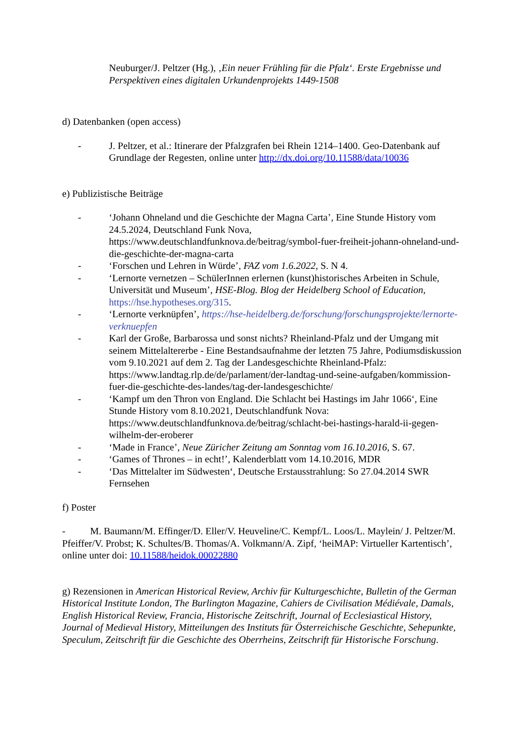Neuburger/J. Peltzer (Hg.), ‚Ein neuer Frühling für die Pfalz‘. Erste Ergebnisse und Perspektiven eines digitalen Urkundenprojekts 1449-1508
d) Datenbanken (open access)
- J. Peltzer, et al.: Itinerare der Pfalzgrafen bei Rhein 1214–1400. Geo-Datenbank auf Grundlage der Regesten, online unter http://dx.doi.org/10.11588/data/10036
e) Publizistische Beiträge
- ‘Johann Ohneland und die Geschichte der Magna Carta’, Eine Stunde History vom 24.5.2024, Deutschland Funk Nova, https://www.deutschlandfunknova.de/beitrag/symbol-fuer-freiheit-johann-ohneland-und-die-geschichte-der-magna-carta
- ‘Forschen und Lehren in Würde’, FAZ vom 1.6.2022, S. N 4.
- ‘Lernorte vernetzen – SchülerInnen erlernen (kunst)historisches Arbeiten in Schule, Universität und Museum’, HSE-Blog. Blog der Heidelberg School of Education, https://hse.hypotheses.org/315.
- ‘Lernorte verknüpfen’, https://hse-heidelberg.de/forschung/forschungsprojekte/lernorte-verknuepfen
- Karl der Große, Barbarossa und sonst nichts? Rheinland-Pfalz und der Umgang mit seinem Mittelaltererbe - Eine Bestandsaufnahme der letzten 75 Jahre, Podiumsdiskussion vom 9.10.2021 auf dem 2. Tag der Landesgeschichte Rheinland-Pfalz: https://www.landtag.rlp.de/de/parlament/der-landtag-und-seine-aufgaben/kommission-fuer-die-geschichte-des-landes/tag-der-landesgeschichte/
- ‘Kampf um den Thron von England. Die Schlacht bei Hastings im Jahr 1066‘, Eine Stunde History vom 8.10.2021, Deutschlandfunk Nova: https://www.deutschlandfunknova.de/beitrag/schlacht-bei-hastings-harald-ii-gegen-wilhelm-der-eroberer
- ‘Made in France’, Neue Züricher Zeitung am Sonntag vom 16.10.2016, S. 67.
- ‘Games of Thrones – in echt!’, Kalenderblatt vom 14.10.2016, MDR
- ‘Das Mittelalter im Südwesten‘, Deutsche Erstausstrahlung: So 27.04.2014 SWR Fernsehen
f) Poster
- M. Baumann/M. Effinger/D. Eller/V. Heuveline/C. Kempf/L. Loos/L. Maylein/ J. Peltzer/M. Pfeiffer/V. Probst; K. Schultes/B. Thomas/A. Volkmann/A. Zipf, ‘heiMAP: Virtueller Kartentisch’, online unter doi: 10.11588/heidok.00022880
g) Rezensionen in American Historical Review, Archiv für Kulturgeschichte, Bulletin of the German Historical Institute London, The Burlington Magazine, Cahiers de Civilisation Médiévale, Damals, English Historical Review, Francia, Historische Zeitschrift, Journal of Ecclesiastical History, Journal of Medieval History, Mitteilungen des Instituts für Österreichische Geschichte, Sehepunkte, Speculum, Zeitschrift für die Geschichte des Oberrheins, Zeitschrift für Historische Forschung.